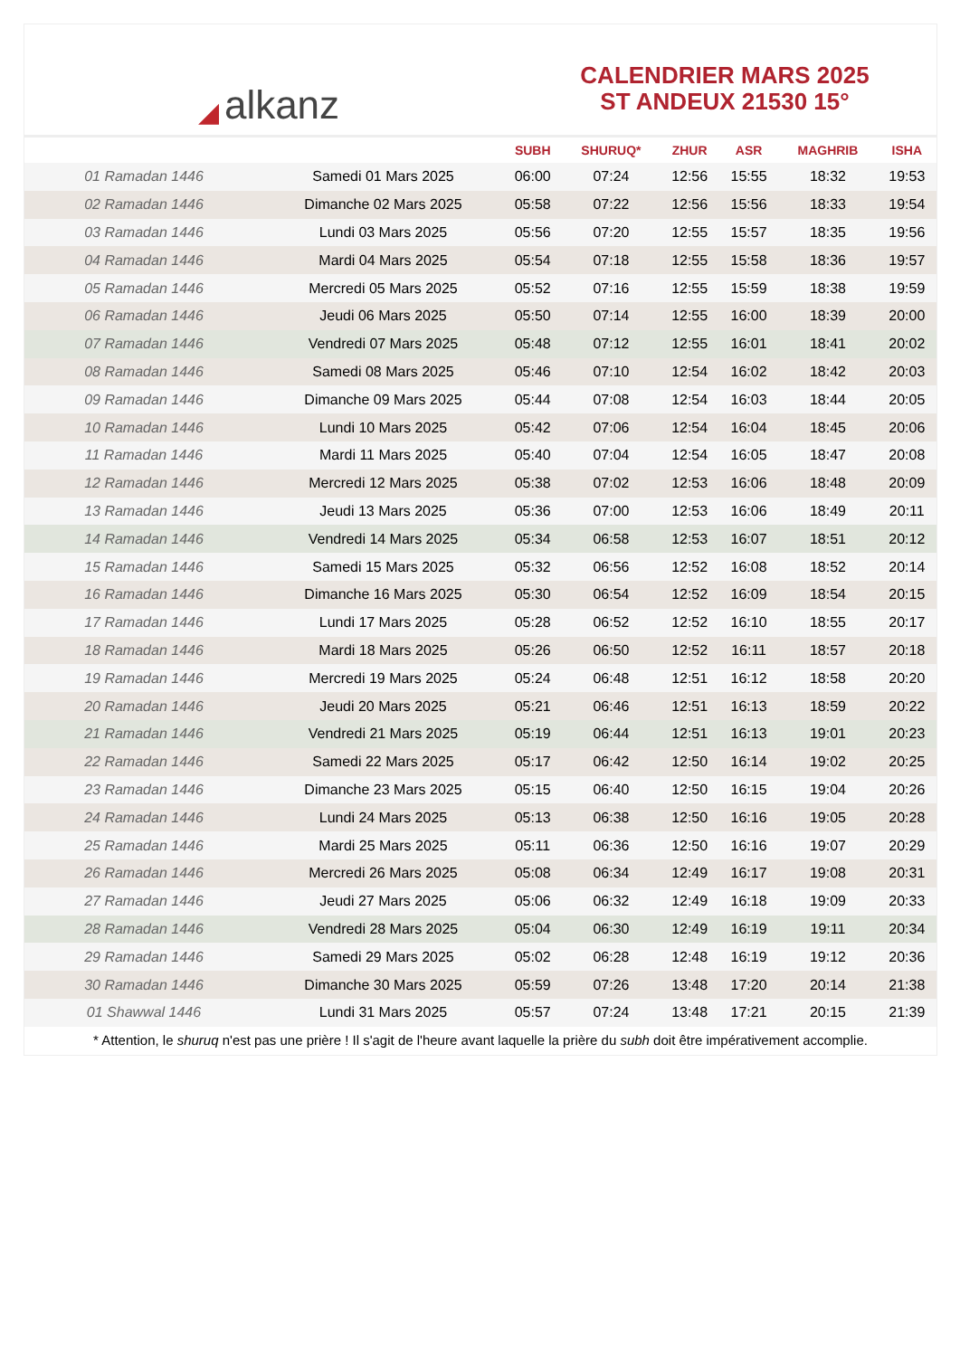◢ alkanz
CALENDRIER MARS 2025
ST ANDEUX 21530 15°
| | | SUBH | SHURUQ* | ZHUR | ASR | MAGHRIB | ISHA |
| --- | --- | --- | --- | --- | --- | --- | --- |
| 01 Ramadan 1446 | Samedi 01 Mars 2025 | 06:00 | 07:24 | 12:56 | 15:55 | 18:32 | 19:53 |
| 02 Ramadan 1446 | Dimanche 02 Mars 2025 | 05:58 | 07:22 | 12:56 | 15:56 | 18:33 | 19:54 |
| 03 Ramadan 1446 | Lundi 03 Mars 2025 | 05:56 | 07:20 | 12:55 | 15:57 | 18:35 | 19:56 |
| 04 Ramadan 1446 | Mardi 04 Mars 2025 | 05:54 | 07:18 | 12:55 | 15:58 | 18:36 | 19:57 |
| 05 Ramadan 1446 | Mercredi 05 Mars 2025 | 05:52 | 07:16 | 12:55 | 15:59 | 18:38 | 19:59 |
| 06 Ramadan 1446 | Jeudi 06 Mars 2025 | 05:50 | 07:14 | 12:55 | 16:00 | 18:39 | 20:00 |
| 07 Ramadan 1446 | Vendredi 07 Mars 2025 | 05:48 | 07:12 | 12:55 | 16:01 | 18:41 | 20:02 |
| 08 Ramadan 1446 | Samedi 08 Mars 2025 | 05:46 | 07:10 | 12:54 | 16:02 | 18:42 | 20:03 |
| 09 Ramadan 1446 | Dimanche 09 Mars 2025 | 05:44 | 07:08 | 12:54 | 16:03 | 18:44 | 20:05 |
| 10 Ramadan 1446 | Lundi 10 Mars 2025 | 05:42 | 07:06 | 12:54 | 16:04 | 18:45 | 20:06 |
| 11 Ramadan 1446 | Mardi 11 Mars 2025 | 05:40 | 07:04 | 12:54 | 16:05 | 18:47 | 20:08 |
| 12 Ramadan 1446 | Mercredi 12 Mars 2025 | 05:38 | 07:02 | 12:53 | 16:06 | 18:48 | 20:09 |
| 13 Ramadan 1446 | Jeudi 13 Mars 2025 | 05:36 | 07:00 | 12:53 | 16:06 | 18:49 | 20:11 |
| 14 Ramadan 1446 | Vendredi 14 Mars 2025 | 05:34 | 06:58 | 12:53 | 16:07 | 18:51 | 20:12 |
| 15 Ramadan 1446 | Samedi 15 Mars 2025 | 05:32 | 06:56 | 12:52 | 16:08 | 18:52 | 20:14 |
| 16 Ramadan 1446 | Dimanche 16 Mars 2025 | 05:30 | 06:54 | 12:52 | 16:09 | 18:54 | 20:15 |
| 17 Ramadan 1446 | Lundi 17 Mars 2025 | 05:28 | 06:52 | 12:52 | 16:10 | 18:55 | 20:17 |
| 18 Ramadan 1446 | Mardi 18 Mars 2025 | 05:26 | 06:50 | 12:52 | 16:11 | 18:57 | 20:18 |
| 19 Ramadan 1446 | Mercredi 19 Mars 2025 | 05:24 | 06:48 | 12:51 | 16:12 | 18:58 | 20:20 |
| 20 Ramadan 1446 | Jeudi 20 Mars 2025 | 05:21 | 06:46 | 12:51 | 16:13 | 18:59 | 20:22 |
| 21 Ramadan 1446 | Vendredi 21 Mars 2025 | 05:19 | 06:44 | 12:51 | 16:13 | 19:01 | 20:23 |
| 22 Ramadan 1446 | Samedi 22 Mars 2025 | 05:17 | 06:42 | 12:50 | 16:14 | 19:02 | 20:25 |
| 23 Ramadan 1446 | Dimanche 23 Mars 2025 | 05:15 | 06:40 | 12:50 | 16:15 | 19:04 | 20:26 |
| 24 Ramadan 1446 | Lundi 24 Mars 2025 | 05:13 | 06:38 | 12:50 | 16:16 | 19:05 | 20:28 |
| 25 Ramadan 1446 | Mardi 25 Mars 2025 | 05:11 | 06:36 | 12:50 | 16:16 | 19:07 | 20:29 |
| 26 Ramadan 1446 | Mercredi 26 Mars 2025 | 05:08 | 06:34 | 12:49 | 16:17 | 19:08 | 20:31 |
| 27 Ramadan 1446 | Jeudi 27 Mars 2025 | 05:06 | 06:32 | 12:49 | 16:18 | 19:09 | 20:33 |
| 28 Ramadan 1446 | Vendredi 28 Mars 2025 | 05:04 | 06:30 | 12:49 | 16:19 | 19:11 | 20:34 |
| 29 Ramadan 1446 | Samedi 29 Mars 2025 | 05:02 | 06:28 | 12:48 | 16:19 | 19:12 | 20:36 |
| 30 Ramadan 1446 | Dimanche 30 Mars 2025 | 05:59 | 07:26 | 13:48 | 17:20 | 20:14 | 21:38 |
| 01 Shawwal 1446 | Lundi 31 Mars 2025 | 05:57 | 07:24 | 13:48 | 17:21 | 20:15 | 21:39 |
* Attention, le shuruq n'est pas une prière ! Il s'agit de l'heure avant laquelle la prière du subh doit être impérativement accomplie.